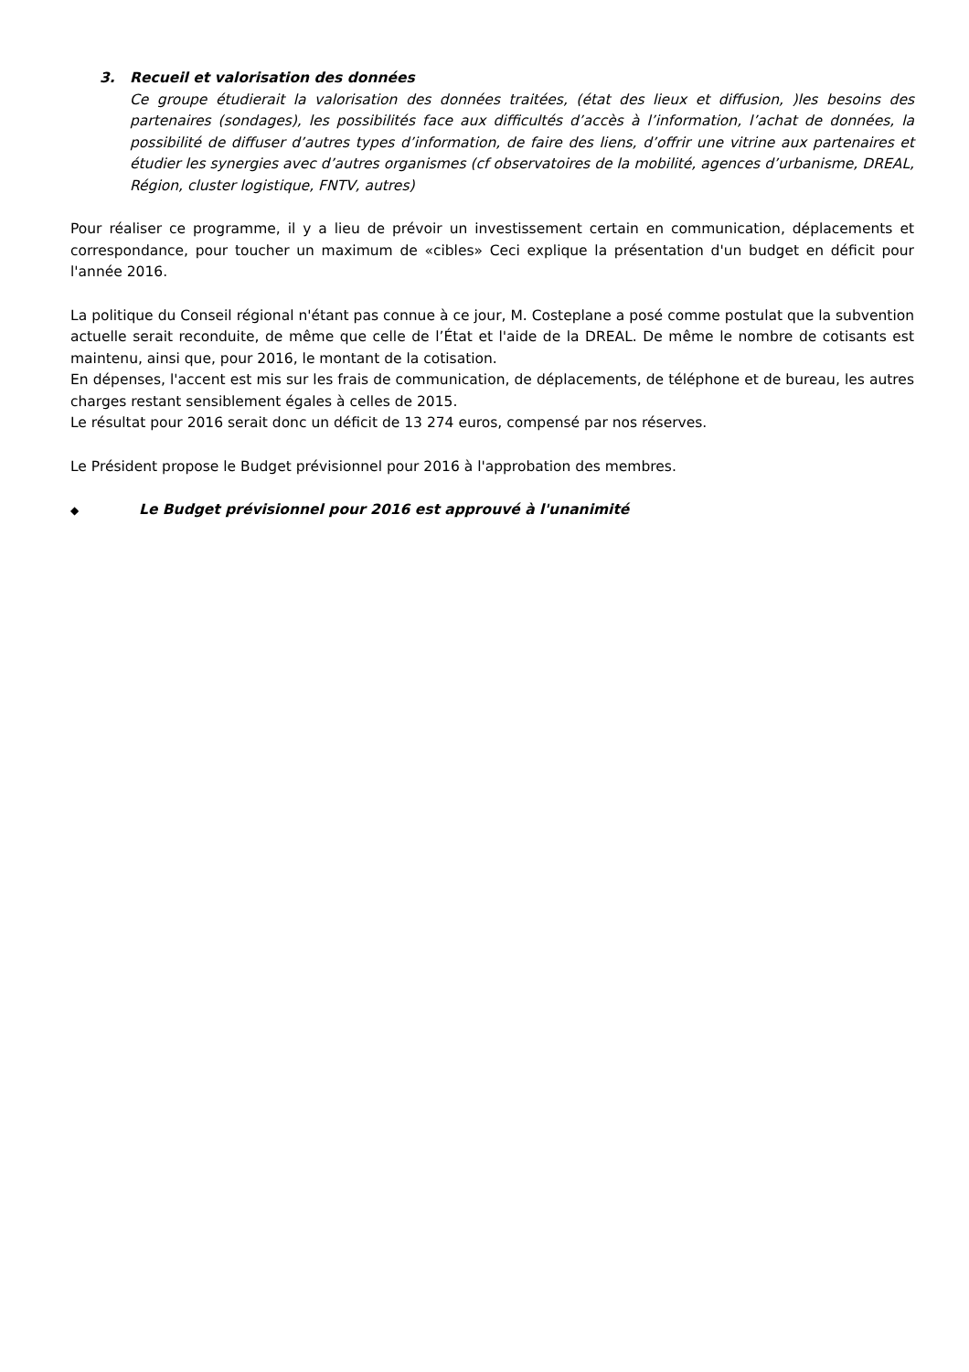3. Recueil et valorisation des données
Ce groupe étudierait la valorisation des données traitées, (état des lieux et diffusion, )les besoins des partenaires (sondages), les possibilités face aux difficultés d’accès à l’information, l’achat de données, la possibilité de diffuser d’autres types d’information, de faire des liens, d’offrir une vitrine aux partenaires et étudier les synergies avec d’autres organismes (cf observatoires de la mobilité, agences d’urbanisme, DREAL, Région, cluster logistique, FNTV, autres)
Pour réaliser ce programme, il y a lieu de prévoir un investissement certain en communication, déplacements et correspondance, pour toucher un maximum de «cibles» Ceci explique la présentation d'un budget en déficit pour l'année 2016.
La politique du Conseil régional n'étant pas connue à ce jour, M. Costeplane a posé comme postulat que la subvention actuelle serait reconduite, de même que celle de l’État et l'aide de la DREAL. De même le nombre de cotisants est maintenu, ainsi que, pour 2016, le montant de la cotisation.
En dépenses, l'accent est mis sur les frais de communication, de déplacements, de téléphone et de bureau, les autres charges restant sensiblement égales à celles de 2015.
Le résultat pour 2016 serait donc un déficit de 13 274 euros, compensé par nos réserves.
Le Président propose le Budget prévisionnel pour 2016 à l'approbation des membres.
◆ Le Budget prévisionnel pour 2016 est approuvé à l'unanimité